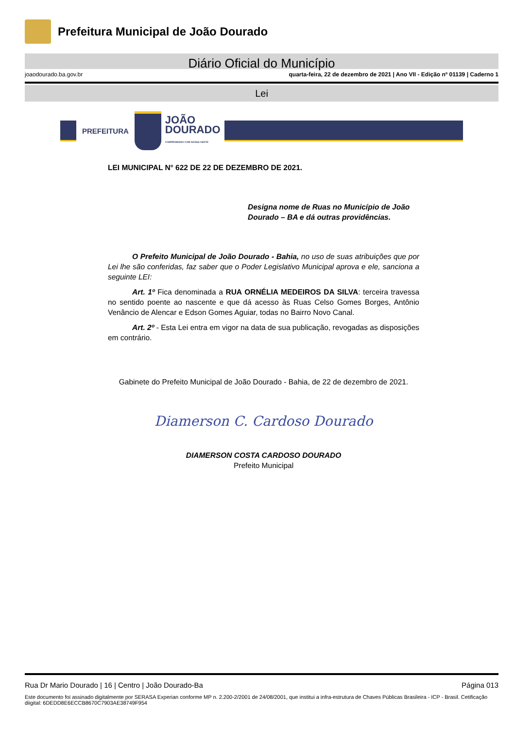Prefeitura Municipal de João Dourado
Diário Oficial do Município
joaodourado.ba.gov.br quarta-feira, 22 de dezembro de 2021 | Ano VII - Edição nº 01139 | Caderno 1
Lei
PREFEITURA
JOÃO
DOURADO
COMPROMISSO COM NOSSA GENTE
LEI MUNICIPAL N° 622 DE 22 DE DEZEMBRO DE 2021.
Designa nome de Ruas no Município de João Dourado – BA e dá outras providências.
O Prefeito Municipal de João Dourado - Bahia, no uso de suas atribuições que por Lei lhe são conferidas, faz saber que o Poder Legislativo Municipal aprova e ele, sanciona a seguinte LEI:
Art. 1º Fica denominada a RUA ORNÉLIA MEDEIROS DA SILVA: terceira travessa no sentido poente ao nascente e que dá acesso às Ruas Celso Gomes Borges, Antônio Venâncio de Alencar e Edson Gomes Aguiar, todas no Bairro Novo Canal.
Art. 2º - Esta Lei entra em vigor na data de sua publicação, revogadas as disposições em contrário.
Gabinete do Prefeito Municipal de João Dourado - Bahia, de 22 de dezembro de 2021.
Diamerson C. Cardoso Dourado
DIAMERSON COSTA CARDOSO DOURADO
Prefeito Municipal
Rua Dr Mario Dourado | 16 | Centro | João Dourado-Ba Página 013
Este documento foi assinado digitalmente por SERASA Experian conforme MP n. 2.200-2/2001 de 24/08/2001, que institui a infra-estrutura de Chaves Públicas Brasileira - ICP - Brasil. Cetificação diigital: 6DEDD8E6ECCB8670C7903AE38749F954